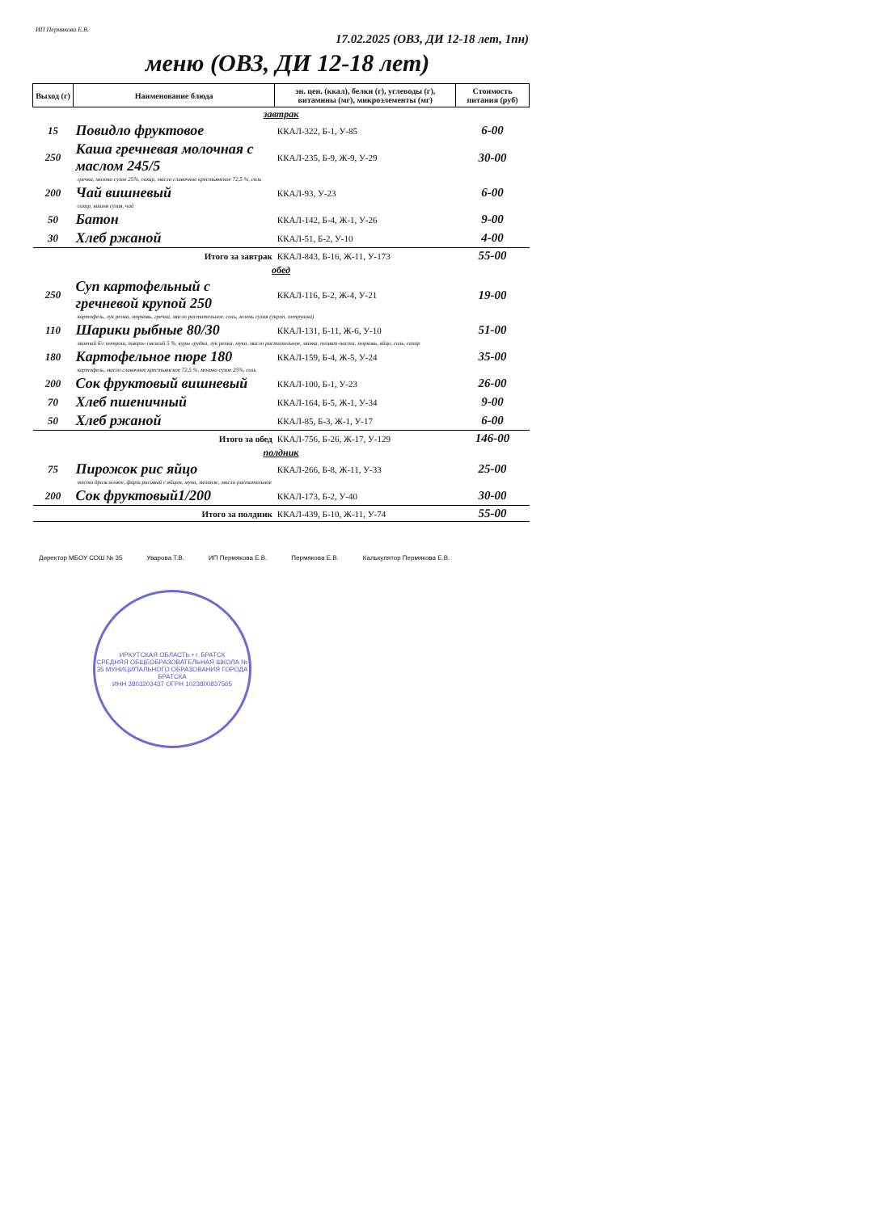ИП Пермякова Е.В. 17.02.2025 (ОВЗ, ДИ 12-18 лет, 1пн)
меню (ОВЗ, ДИ 12-18 лет)
| Выход (г) | Наименование блюда | эн. цен. (ккал), белки (г), углеводы (г), витамины (мг), микроэлементы (мг) | Стоимость питания (руб) |
| --- | --- | --- | --- |
| завтрак | | | |
| 15 | Повидло фруктовое | ККАЛ-322, Б-1, У-85 | 6-00 |
| 250 | Каша гречневая молочная с маслом 245/5 | ККАЛ-235, Б-9, Ж-9, У-29 | 30-00 |
| гречка, молоко сухое 25%, сахар, масло сливочное крестьянское 72,5 %, соль | | | |
| 200 | Чай вишневый | ККАЛ-93, У-23 | 6-00 |
| сахар, вишня сухая, чай | | | |
| 50 | Батон | ККАЛ-142, Б-4, Ж-1, У-26 | 9-00 |
| 30 | Хлеб ржаной | ККАЛ-51, Б-2, У-10 | 4-00 |
| | Итого за завтрак | ККАЛ-843, Б-16, Ж-11, У-173 | 55-00 |
| обед | | | |
| 250 | Суп картофельный с гречневой крупой 250 | ККАЛ-116, Б-2, Ж-4, У-21 | 19-00 |
| картофель, лук репка, морковь, гречка, масло растительное, соль, зелень сухая (укроп, петрушка) | | | |
| 110 | Шарики рыбные 80/30 | ККАЛ-131, Б-11, Ж-6, У-10 | 51-00 |
| минтай б/г потрош, творог свежий 5 %, куры грудка, лук репка, мука, масло растительное, манка, томат-паста, морковь, яйцо, соль, сахар | | | |
| 180 | Картофельное пюре 180 | ККАЛ-159, Б-4, Ж-5, У-24 | 35-00 |
| картофель, масло сливочное крестьянское 72,5 %, молоко сухое 25%, соль | | | |
| 200 | Сок фруктовый вишневый | ККАЛ-100, Б-1, У-23 | 26-00 |
| 70 | Хлеб пшеничный | ККАЛ-164, Б-5, Ж-1, У-34 | 9-00 |
| 50 | Хлеб ржаной | ККАЛ-85, Б-3, Ж-1, У-17 | 6-00 |
| | Итого за обед | ККАЛ-756, Б-26, Ж-17, У-129 | 146-00 |
| полдник | | | |
| 75 | Пирожок рис яйцо | ККАЛ-266, Б-8, Ж-11, У-33 | 25-00 |
| тесто дрожжевое, фарш рисовый с яйцом, мука, меланж, масло растительное | | | |
| 200 | Сок фруктовый1/200 | ККАЛ-173, Б-2, У-40 | 30-00 |
| | Итого за полдник | ККАЛ-439, Б-10, Ж-11, У-74 | 55-00 |
Директор МБОУ СОШ № 35 Уварова Т.В. ИП Пермякова Е.В. Пермякова Е.В. Калькулятор Пермякова Е.В.
ИРКУТСКАЯ ОБЛАСТЬ • г. БРАТСК
СРЕДНЯЯ ОБЩЕОБРАЗОВАТЕЛЬНАЯ ШКОЛА № 35 МУНИЦИПАЛЬНОГО ОБРАЗОВАНИЯ ГОРОДА БРАТСКА
ИНН 3803203437 ОГРН 1023800837565